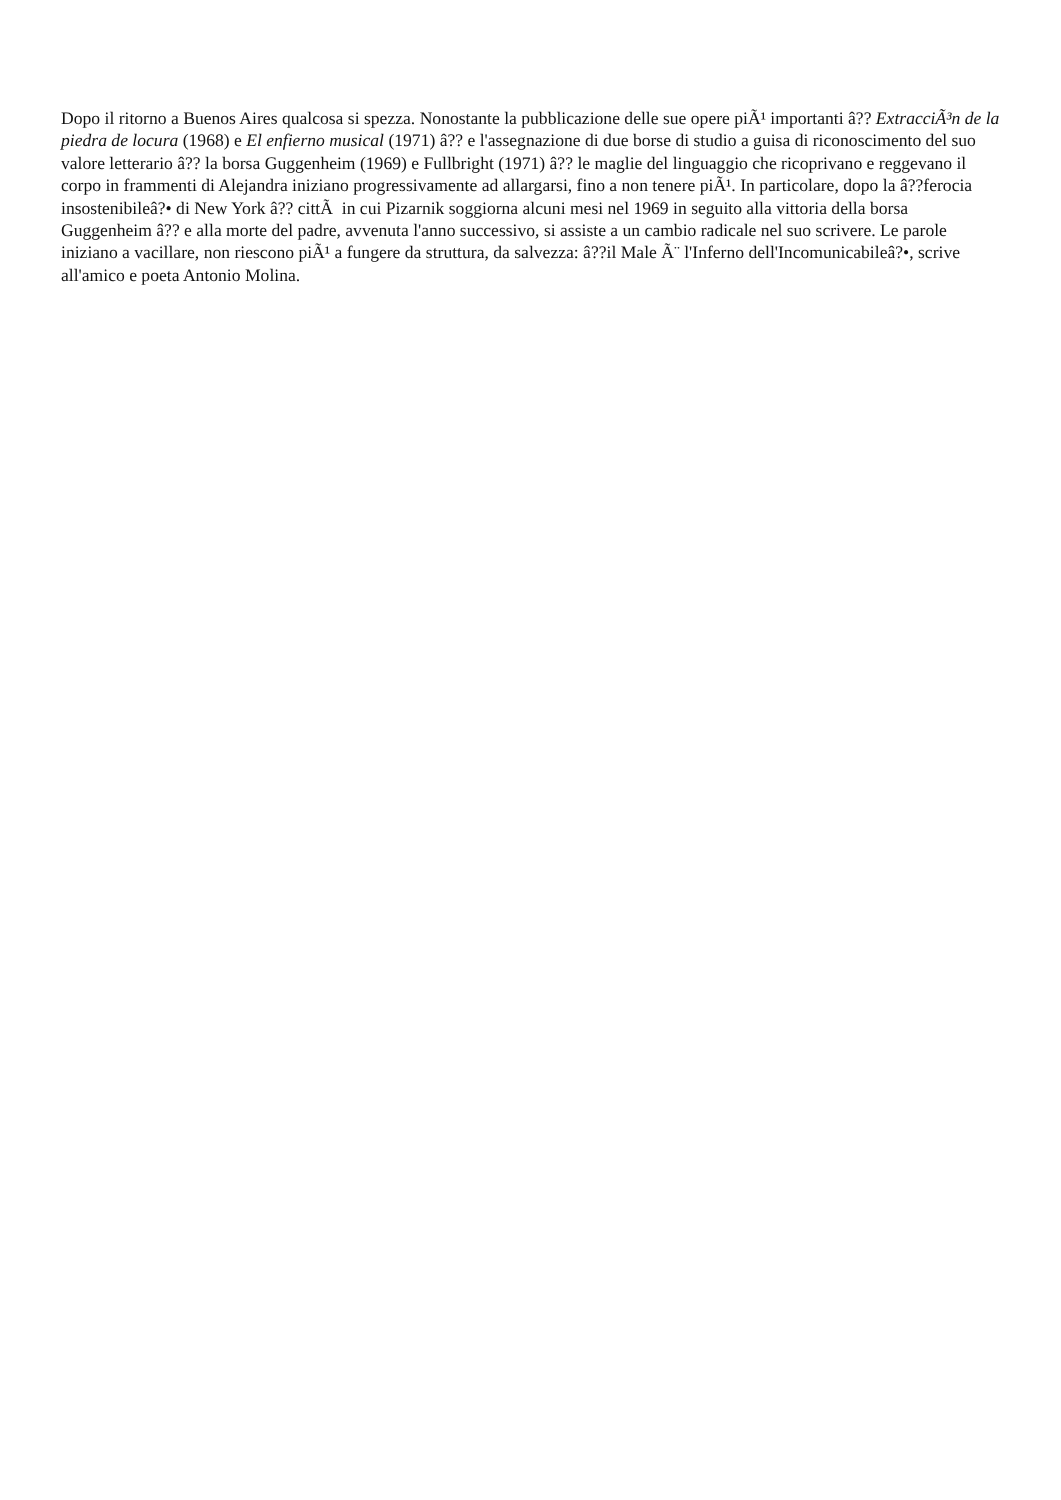Dopo il ritorno a Buenos Aires qualcosa si spezza. Nonostante la pubblicazione delle sue opere piÃ¹ importanti â?? ExtracciÃ³n de la piedra de locura (1968) e El enfierno musical (1971) â?? e l'assegnazione di due borse di studio a guisa di riconoscimento del suo valore letterario â?? la borsa Guggenheim (1969) e Fullbright (1971) â?? le maglie del linguaggio che ricoprivano e reggevano il corpo in frammenti di Alejandra iniziano progressivamente ad allargarsi, fino a non tenere piÃ¹. In particolare, dopo la â??ferocia insostenibileâ?• di New York â?? cittÃ in cui Pizarnik soggiorna alcuni mesi nel 1969 in seguito alla vittoria della borsa Guggenheim â?? e alla morte del padre, avvenuta l'anno successivo, si assiste a un cambio radicale nel suo scrivere. Le parole iniziano a vacillare, non riescono piÃ¹ a fungere da struttura, da salvezza: â??il Male Ã¨ l'Inferno dell'Incomunicabileâ?•, scrive all'amico e poeta Antonio Molina.